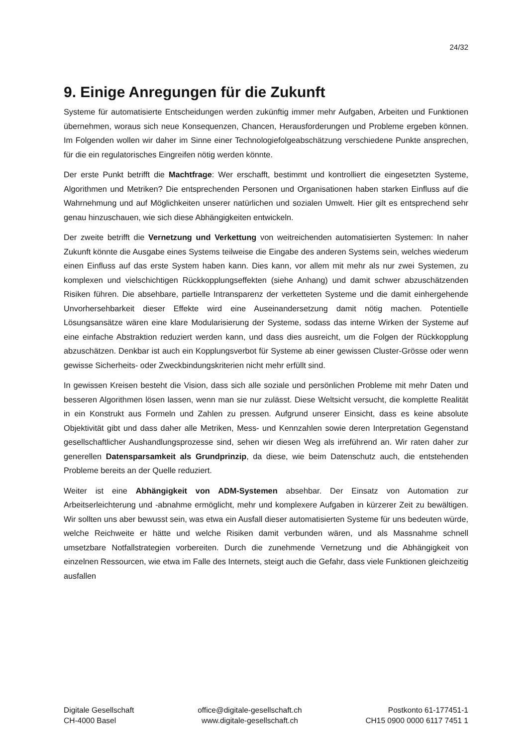24/32
9. Einige Anregungen für die Zukunft
Systeme für automatisierte Entscheidungen werden zukünftig immer mehr Aufgaben, Arbeiten und Funktionen übernehmen, woraus sich neue Konsequenzen, Chancen, Herausforderungen und Probleme ergeben können. Im Folgenden wollen wir daher im Sinne einer Technologiefolgeabschätzung verschiedene Punkte ansprechen, für die ein regulatorisches Eingreifen nötig werden könnte.
Der erste Punkt betrifft die Machtfrage: Wer erschafft, bestimmt und kontrolliert die eingesetzten Systeme, Algorithmen und Metriken? Die entsprechenden Personen und Organisationen haben starken Einfluss auf die Wahrnehmung und auf Möglichkeiten unserer natürlichen und sozialen Umwelt. Hier gilt es entsprechend sehr genau hinzuschauen, wie sich diese Abhängigkeiten entwickeln.
Der zweite betrifft die Vernetzung und Verkettung von weitreichenden automatisierten Systemen: In naher Zukunft könnte die Ausgabe eines Systems teilweise die Eingabe des anderen Systems sein, welches wiederum einen Einfluss auf das erste System haben kann. Dies kann, vor allem mit mehr als nur zwei Systemen, zu komplexen und vielschichtigen Rückkopplungseffekten (siehe Anhang) und damit schwer abzuschätzenden Risiken führen. Die absehbare, partielle Intransparenz der verketteten Systeme und die damit einhergehende Unvorhersehbarkeit dieser Effekte wird eine Auseinandersetzung damit nötig machen. Potentielle Lösungsansätze wären eine klare Modularisierung der Systeme, sodass das interne Wirken der Systeme auf eine einfache Abstraktion reduziert werden kann, und dass dies ausreicht, um die Folgen der Rückkopplung abzuschätzen. Denkbar ist auch ein Kopplungsverbot für Systeme ab einer gewissen Cluster-Grösse oder wenn gewisse Sicherheits- oder Zweckbindungskriterien nicht mehr erfüllt sind.
In gewissen Kreisen besteht die Vision, dass sich alle soziale und persönlichen Probleme mit mehr Daten und besseren Algorithmen lösen lassen, wenn man sie nur zulässt. Diese Weltsicht versucht, die komplette Realität in ein Konstrukt aus Formeln und Zahlen zu pressen. Aufgrund unserer Einsicht, dass es keine absolute Objektivität gibt und dass daher alle Metriken, Mess- und Kennzahlen sowie deren Interpretation Gegenstand gesellschaftlicher Aushandlungsprozesse sind, sehen wir diesen Weg als irreführend an. Wir raten daher zur generellen Datensparsamkeit als Grundprinzip, da diese, wie beim Datenschutz auch, die entstehenden Probleme bereits an der Quelle reduziert.
Weiter ist eine Abhängigkeit von ADM-Systemen absehbar. Der Einsatz von Automation zur Arbeitserleichterung und -abnahme ermöglicht, mehr und komplexere Aufgaben in kürzerer Zeit zu bewältigen. Wir sollten uns aber bewusst sein, was etwa ein Ausfall dieser automatisierten Systeme für uns bedeuten würde, welche Reichweite er hätte und welche Risiken damit verbunden wären, und als Massnahme schnell umsetzbare Notfallstrategien vorbereiten. Durch die zunehmende Vernetzung und die Abhängigkeit von einzelnen Ressourcen, wie etwa im Falle des Internets, steigt auch die Gefahr, dass viele Funktionen gleichzeitig ausfallen
Digitale Gesellschaft
CH-4000 Basel
office@digitale-gesellschaft.ch
www.digitale-gesellschaft.ch
Postkonto 61-177451-1
CH15 0900 0000 6117 7451 1